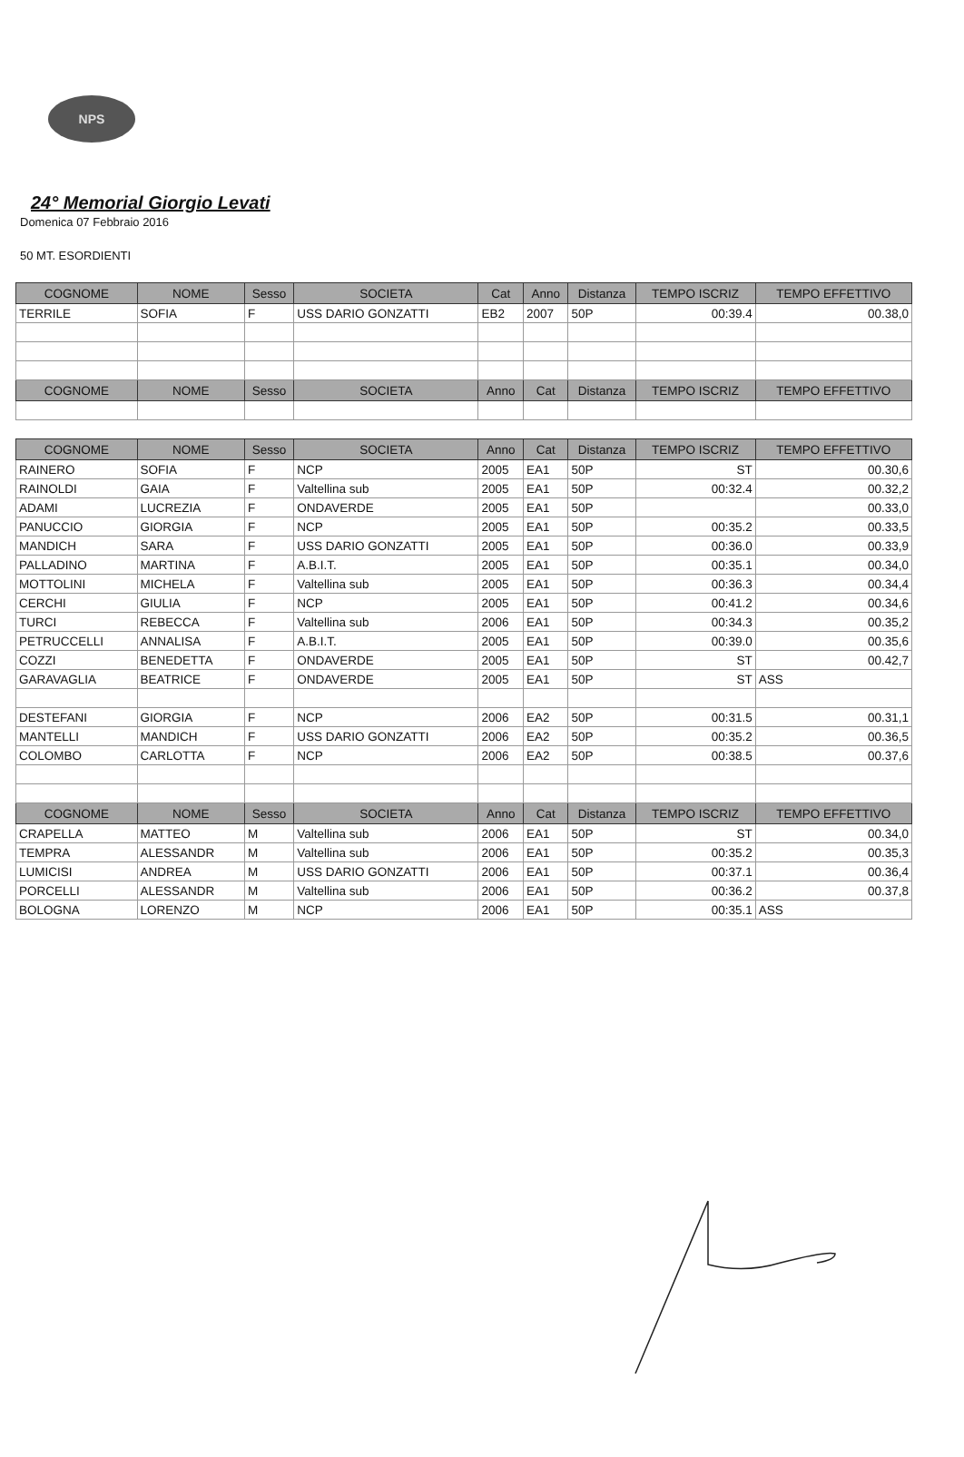NPS
24° Memorial Giorgio Levati
Domenica 07 Febbraio 2016
50 MT. ESORDIENTI
| COGNOME | NOME | Sesso | SOCIETA | Cat | Anno | Distanza | TEMPO ISCRIZ | TEMPO EFFETTIVO |
| --- | --- | --- | --- | --- | --- | --- | --- | --- |
| TERRILE | SOFIA | F | USS DARIO GONZATTI | EB2 | 2007 | 50P | 00:39.4 | 00.38,0 |
| COGNOME | NOME | Sesso | SOCIETA | Anno | Cat | Distanza | TEMPO ISCRIZ | TEMPO EFFETTIVO |
| COGNOME | NOME | Sesso | SOCIETA | Anno | Cat | Distanza | TEMPO ISCRIZ | TEMPO EFFETTIVO |
| RAINERO | SOFIA | F | NCP | 2005 | EA1 | 50P | ST | 00.30,6 |
| RAINOLDI | GAIA | F | Valtellina sub | 2005 | EA1 | 50P | 00:32.4 | 00.32,2 |
| ADAMI | LUCREZIA | F | ONDAVERDE | 2005 | EA1 | 50P | | 00.33,0 |
| PANUCCIO | GIORGIA | F | NCP | 2005 | EA1 | 50P | 00:35.2 | 00.33,5 |
| MANDICH | SARA | F | USS DARIO GONZATTI | 2005 | EA1 | 50P | 00:36.0 | 00.33,9 |
| PALLADINO | MARTINA | F | A.B.I.T. | 2005 | EA1 | 50P | 00:35.1 | 00.34,0 |
| MOTTOLINI | MICHELA | F | Valtellina sub | 2005 | EA1 | 50P | 00:36.3 | 00.34,4 |
| CERCHI | GIULIA | F | NCP | 2005 | EA1 | 50P | 00:41.2 | 00.34,6 |
| TURCI | REBECCA | F | Valtellina sub | 2006 | EA1 | 50P | 00:34.3 | 00.35,2 |
| PETRUCCELLI | ANNALISA | F | A.B.I.T. | 2005 | EA1 | 50P | 00:39.0 | 00.35,6 |
| COZZI | BENEDETTA | F | ONDAVERDE | 2005 | EA1 | 50P | ST | 00.42,7 |
| GARAVAGLIA | BEATRICE | F | ONDAVERDE | 2005 | EA1 | 50P | ST | ASS |
| DESTEFANI | GIORGIA | F | NCP | 2006 | EA2 | 50P | 00:31.5 | 00.31,1 |
| MANTELLI | MANDICH | F | USS DARIO GONZATTI | 2006 | EA2 | 50P | 00:35.2 | 00.36,5 |
| COLOMBO | CARLOTTA | F | NCP | 2006 | EA2 | 50P | 00:38.5 | 00.37,6 |
| COGNOME | NOME | Sesso | SOCIETA | Anno | Cat | Distanza | TEMPO ISCRIZ | TEMPO EFFETTIVO |
| CRAPELLA | MATTEO | M | Valtellina sub | 2006 | EA1 | 50P | ST | 00.34,0 |
| TEMPRA | ALESSANDR | M | Valtellina sub | 2006 | EA1 | 50P | 00:35.2 | 00.35,3 |
| LUMICISI | ANDREA | M | USS DARIO GONZATTI | 2006 | EA1 | 50P | 00:37.1 | 00.36,4 |
| PORCELLI | ALESSANDR | M | Valtellina sub | 2006 | EA1 | 50P | 00:36.2 | 00.37,8 |
| BOLOGNA | LORENZO | M | NCP | 2006 | EA1 | 50P | 00:35.1 | ASS |